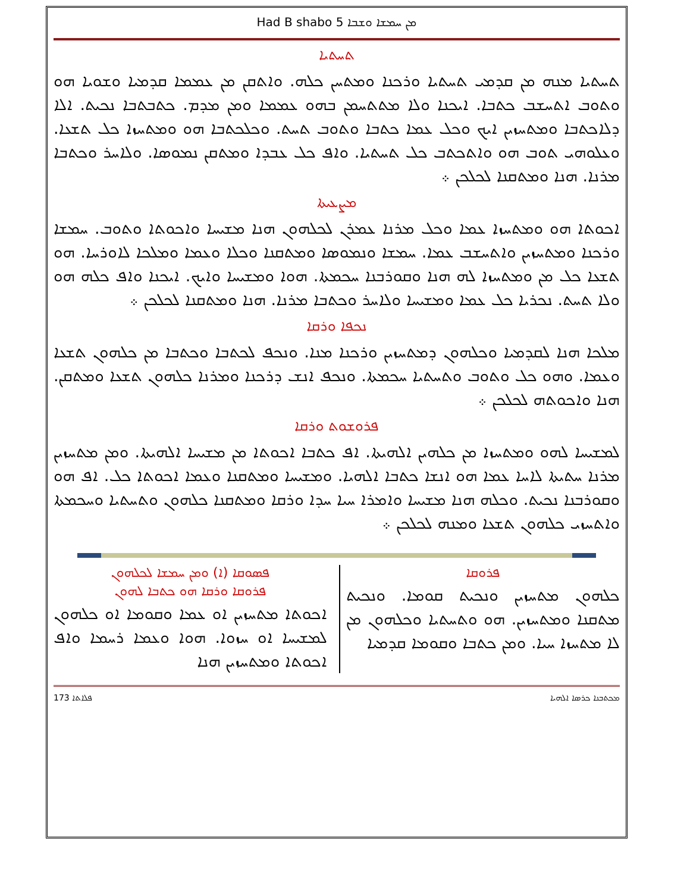Had B shabo 5 ܡܢ ܚܡܫܐ ܘܫܒܐ
ܬܚܬܝܐ
ܬܚܬܝܐ ܡܢܗ ܡܢ ܩܕܡܝ ܬܚܬܝܐ ܘܪܟܢܐ ܘܡܬܚܢ ܟܠܗ. ܘܐܬܩܢ ܡܢ ܥܡܡܐ ܩܕܡܝܐ ܘܫܘܝܐ ܗܘ ܘܬܘܒ ܐܬܚܫܒ ܟܬܒܐ. ܐܝܟܢܐ ܘܠܐ ܡܬܬܚܡܢ ܒܗܘ ܥܡܡܐ ܘܡܢ ܡܕܡ. ܟܬܒܬܒܐ ܢܟܝܬ. ܐܠܐ ܕܠܐܟܬܒܐ ܘܡܬܚܙܝܢ ܐܝܟ ܘܟܠ ܥܡܐ ܟܬܒܐ ܘܬܘܒ ܬܚܬ. ܘܟܠܟܬܒܐ ܗܘ ܘܡܬܚܙܐ ܟܠ ܬܫܥܐ. ܘܥܠܘܗܝ ܬܘܒ ܗܘ ܘܐܬܟܬܒ ܟܠ ܬܚܬܝܐ. ܘܐܦ ܟܠ ܥܒܕܐ ܘܡܬܩܢ ܢܡܘܣܐ. ܘܠܐܚܪ ܘܟܬܒܐ ܡܪܢܐ. ܗܢܐ ܘܡܬܩܢܐ ܠܟܠܟܢ ܀
ܡܨܥܝܬܐ
ܐܟܘܬܐ ܗܘ ܘܡܬܚܙܐ ܥܡܐ ܘܟܠ ܡܪܢܐ ܥܡܪܢ ܠܟܠܗܘܢ ܗܢܐ ܡܫܝܚܐ ܘܐܟܘܬܐ ܘܬܘܒ. ܚܡܫܐ ܘܪܟܢܐ ܘܡܬܚܙܝܢ ܘܐܬܚܫܒ ܥܡܐ. ܚܡܫܐ ܘܢܡܘܣܐ ܘܡܬܩܢܐ ܘܟܠܐ ܘܥܡܐ ܘܡܠܟܐ ܠܐܘܪܚܐ. ܗܘ ܬܫܥܐ ܟܠ ܡܢ ܘܡܬܚܙܐ ܠܗ ܗܢܐ ܘܩܘܪܒܢܐ ܚܟܡܬܐ. ܗܘܐ ܘܡܫܝܚܐ ܘܐܝܟ. ܐܝܟܢܐ ܘܐܦ ܟܠܗ ܗܘ ܘܠܐ ܬܚܬ. ܢܟܪܝܐ ܟܠ ܥܡܐ ܘܡܫܝܚܐ ܘܠܐܚܪ ܘܟܬܒܐ ܡܪܢܐ. ܗܢܐ ܘܡܬܩܢܐ ܠܟܠܟܢ ܀
ܢܟܦܐ ܘܪܩܐ
ܡܠܟܐ ܗܢܐ ܠܩܕܡܝܐ ܘܟܠܗܘܢ ܕܡܬܚܙܝܢ ܘܪܟܢܐ ܡܢܐ. ܘܢܟܦ ܠܟܬܒܐ ܘܟܬܒܐ ܡܢ ܟܠܗܘܢ ܬܫܥܐ ܘܥܡܐ. ܘܗܘ ܟܠ ܘܬܘܒ ܘܬܚܬܝܐ ܚܟܡܬܐ. ܘܢܟܦ ܐܢܫ ܕܪܟܢܐ ܘܡܪܢܐ ܟܠܗܘܢ ܬܫܥܐ ܘܡܬܩܢ. ܗܢܐ ܘܐܟܘܬܗ ܠܟܠܟܢ ܀
ܦܪܘܫܘܬ ܘܪܩܐ
ܠܡܫܝܚܐ ܠܗܘ ܘܡܬܚܙܐ ܡܢ ܟܠܗܝܢ ܐܠܗܝܬܐ. ܐܦ ܟܬܒܐ ܐܟܘܬܐ ܡܢ ܡܫܝܚܐ ܐܠܗܝܬܐ. ܘܡܢ ܡܬܚܙܝܢ ܡܪܢܐ ܚܬܝܬܐ ܠܐܚܐ ܥܡܐ ܗܘ ܐܢܫܐ ܟܬܒܐ ܐܠܗܝܐ. ܘܡܫܝܚܐ ܘܡܬܩܢܐ ܘܥܡܐ ܐܟܘܬܐ ܟܠ. ܐܦ ܗܘ ܘܩܘܪܒܢܐ ܢܟܝܬ. ܘܟܠܗ ܗܢܐ ܡܫܝܚܐ ܘܐܡܪܐ ܚܝܐ ܚܕܐ ܘܪܩܐ ܘܡܬܩܢܐ ܟܠܗܘܢ ܘܬܚܬܝܐ ܘܚܟܡܬܐ ܘܐܬܚܙܝ ܟܠܗܘܢ ܬܫܥܐ ܘܡܢܗ ܠܟܠܟܢ ܀
ܦܪܘܩܐ
ܟܠܗܘܢ ܡܬܚܙܝܢ ܘܢܟܝܬ ܩܘܡܐ. ܘܢܟܝܬ ܡܬܩܢܐ ܘܡܬܚܙܝܢ. ܗܘ ܘܬܚܬܝܐ ܘܟܠܗܘܢ ܡܢ ܠܐ ܡܬܚܙܐ ܚܝܐ. ܘܡܢ ܟܬܒܐ ܘܩܘܡܐ ܩܕܡܝܐ
ܦܣܘܩܐ (ܐ) ܘܡܢ ܚܡܫܐ ܠܟܠܗܘܢ
ܦܪܘܩܐ ܘܪܩܐ ܗܘ ܟܬܒܐ ܠܗܘܢ
ܐܟܘܬܐ ܡܬܚܙܝܢ ܐܘ ܥܡܐ ܘܩܘܡܐ ܐܘ ܟܠܗܘܢ ܠܡܫܝܚܐ ܐܘ ܚܙܘܐ. ܗܘܐ ܘܥܡܐ ܪܚܡܐ ܘܐܦ ܐܟܘܬܐ ܘܡܬܚܙܝܢ ܗܢܐ
173 ܦܠܐܬܐ ܡܟܬܒܢܐ ܟܪܣܐ ܐܠܗܝܐ